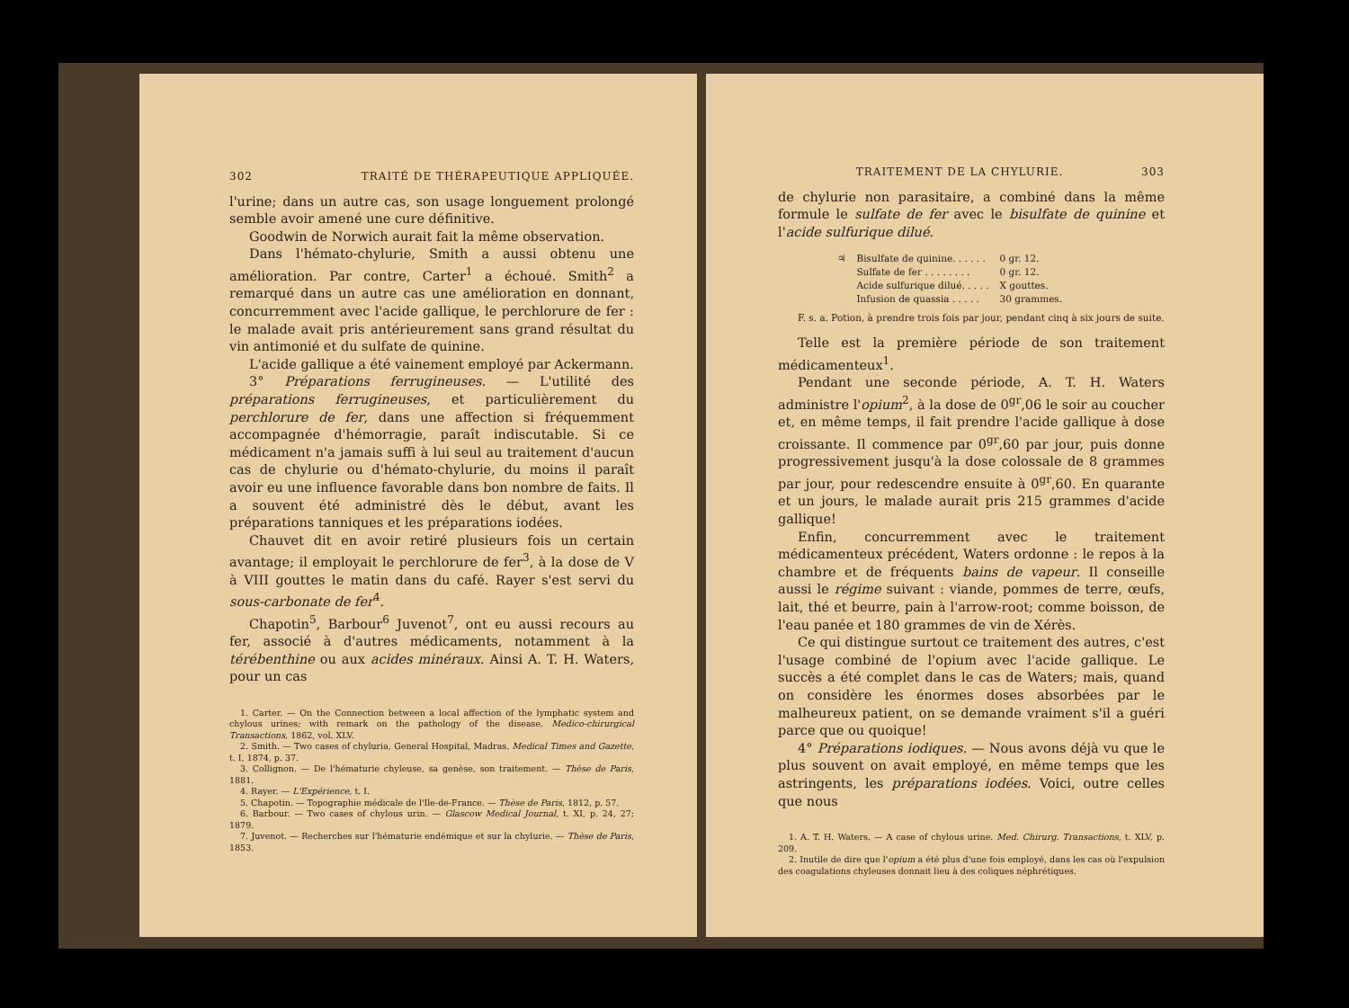302 TRAITÉ DE THÉRAPEUTIQUE APPLIQUÉE.
l'urine; dans un autre cas, son usage longuement prolongé semble avoir amené une cure définitive.
Goodwin de Norwich aurait fait la même observation.
Dans l'hémato-chylurie, Smith a aussi obtenu une amélioration. Par contre, Carter<sup>1</sup> a échoué. Smith<sup>2</sup> a remarqué dans un autre cas une amélioration en donnant, concurremment avec l'acide gallique, le perchlorure de fer : le malade avait pris antérieurement sans grand résultat du vin antimonié et du sulfate de quinine.
L'acide gallique a été vainement employé par Ackermann.
3° Préparations ferrugineuses. — L'utilité des préparations ferrugineuses, et particulièrement du perchlorure de fer, dans une affection si fréquemment accompagnée d'hémorragie, paraît indiscutable. Si ce médicament n'a jamais suffi à lui seul au traitement d'aucun cas de chylurie ou d'hémato-chylurie, du moins il paraît avoir eu une influence favorable dans bon nombre de faits. Il a souvent été administré dès le début, avant les préparations tanniques et les préparations iodées.
Chauvet dit en avoir retiré plusieurs fois un certain avantage; il employait le perchlorure de fer<sup>3</sup>, à la dose de V à VIII gouttes le matin dans du café. Rayer s'est servi du sous-carbonate de fer<sup>4</sup>.
Chapotin<sup>5</sup>, Barbour<sup>6</sup> Juvenot<sup>7</sup>, ont eu aussi recours au fer, associé à d'autres médicaments, notamment à la térébenthine ou aux acides minéraux. Ainsi A. T. H. Waters, pour un cas
1. Carter. — On the Connection between a local affection of the lymphatic system and chylous urines; with remark on the pathology of the disease. Medico-chirurgical Transactions, 1862, vol. XLV.
2. Smith. — Two cases of chyluria, General Hospital, Madras. Medical Times and Gazette, t. I, 1874, p. 37.
3. Collignon. — De l'hématurie chyleuse, sa genèse, son traitement. — Thèse de Paris, 1881.
4. Rayer. — L'Expérience, t. I.
5. Chapotin. — Topographie médicale de l'Ile-de-France. — Thèse de Paris, 1812, p. 57.
6. Barbour. — Two cases of chylous urin. — Glascow Medical Journal, t. XI, p. 24, 27; 1879.
7. Juvenot. — Recherches sur l'hématurie endémique et sur la chylurie. — Thèse de Paris, 1853.
TRAITEMENT DE LA CHYLURIE. 303
de chylurie non parasitaire, a combiné dans la même formule le sulfate de fer avec le bisulfate de quinine et l'acide sulfurique dilué.
| ♃ | Bisulfate de quinine. . . . . . | 0 gr. 12. |
| | Sulfate de fer . . . . . . . . | 0 gr. 12. |
| | Acide sulfurique dilué. . . . . | X gouttes. |
| | Infusion de quassia . . . . . | 30 grammes. |
F. s. a. Potion, à prendre trois fois par jour, pendant cinq à six jours de suite.
Telle est la première période de son traitement médicamenteux<sup>1</sup>.
Pendant une seconde période, A. T. H. Waters administre l'opium<sup>2</sup>, à la dose de 0<sup>gr</sup>,06 le soir au coucher et, en même temps, il fait prendre l'acide gallique à dose croissante. Il commence par 0<sup>gr</sup>,60 par jour, puis donne progressivement jusqu'à la dose colossale de 8 grammes par jour, pour redescendre ensuite à 0<sup>gr</sup>,60. En quarante et un jours, le malade aurait pris 215 grammes d'acide gallique!
Enfin, concurremment avec le traitement médicamenteux précédent, Waters ordonne : le repos à la chambre et de fréquents bains de vapeur. Il conseille aussi le régime suivant : viande, pommes de terre, œufs, lait, thé et beurre, pain à l'arrow-root; comme boisson, de l'eau panée et 180 grammes de vin de Xérès.
Ce qui distingue surtout ce traitement des autres, c'est l'usage combiné de l'opium avec l'acide gallique. Le succès a été complet dans le cas de Waters; mais, quand on considère les énormes doses absorbées par le malheureux patient, on se demande vraiment s'il a guéri parce que ou quoique!
4° Préparations iodiques. — Nous avons déjà vu que le plus souvent on avait employé, en même temps que les astringents, les préparations iodées. Voici, outre celles que nous
1. A. T. H. Waters. — A case of chylous urine. Med. Chirurg. Transactions, t. XLV, p. 209.
2. Inutile de dire que l'opium a été plus d'une fois employé, dans les cas où l'expulsion des coagulations chyleuses donnait lieu à des coliques néphrétiques.